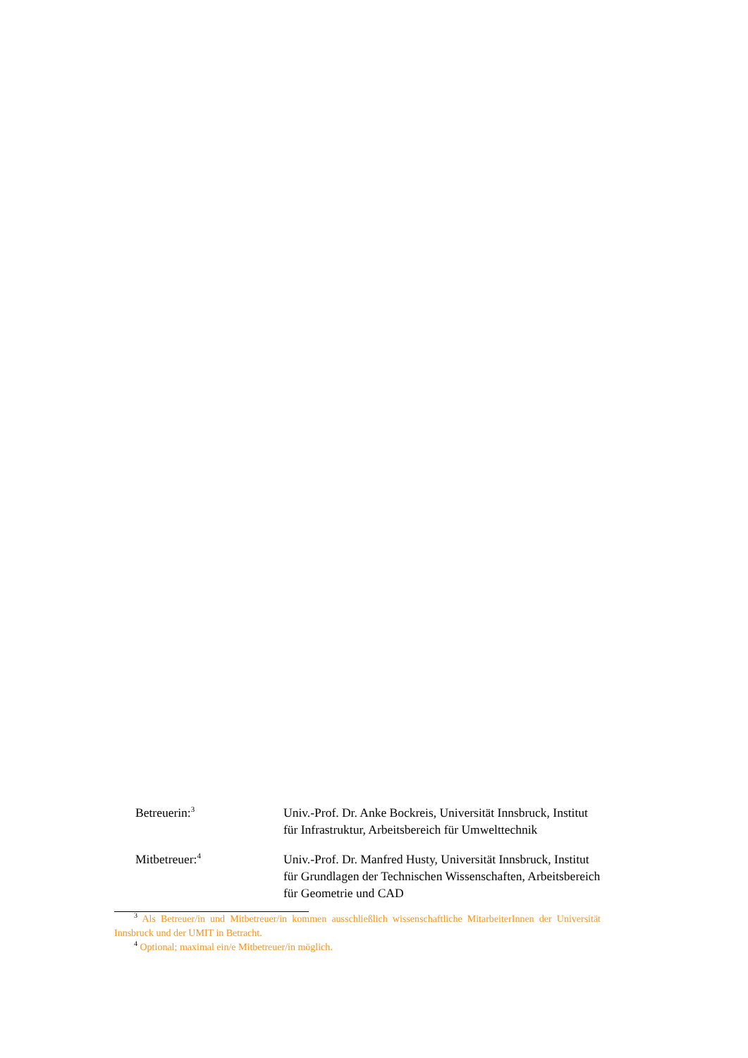Betreuerin:<sup>3</sup>
Univ.-Prof. Dr. Anke Bockreis, Universität Innsbruck, Institut für Infrastruktur, Arbeitsbereich für Umwelttechnik
Mitbetreuer:<sup>4</sup>
Univ.-Prof. Dr. Manfred Husty, Universität Innsbruck, Institut für Grundlagen der Technischen Wissenschaften, Arbeitsbereich für Geometrie und CAD
<sup>3</sup> Als Betreuer/in und Mitbetreuer/in kommen ausschließlich wissenschaftliche MitarbeiterInnen der Universität Innsbruck und der UMIT in Betracht.
<sup>4</sup> Optional; maximal ein/e Mitbetreuer/in möglich.